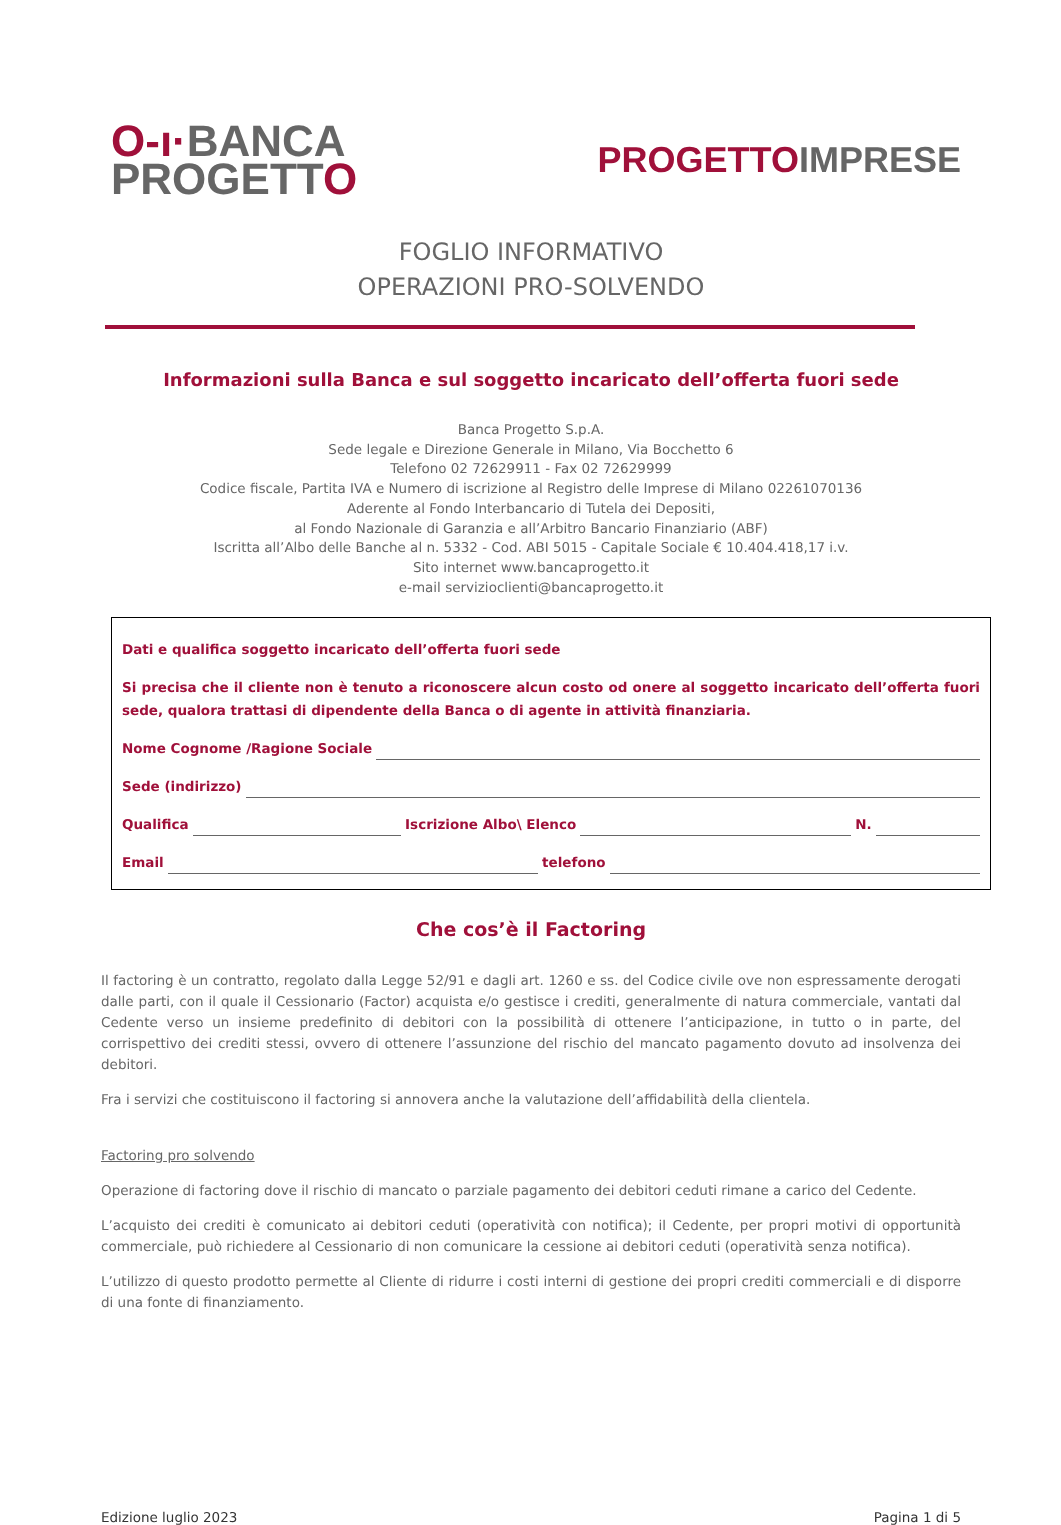O-ı·BANCA
PROGETTO
PROGETTOIMPRESE
FOGLIO INFORMATIVO
OPERAZIONI PRO-SOLVENDO
Informazioni sulla Banca e sul soggetto incaricato dell’offerta fuori sede
Banca Progetto S.p.A.
Sede legale e Direzione Generale in Milano, Via Bocchetto 6
Telefono 02 72629911 - Fax 02 72629999
Codice fiscale, Partita IVA e Numero di iscrizione al Registro delle Imprese di Milano 02261070136
Aderente al Fondo Interbancario di Tutela dei Depositi,
al Fondo Nazionale di Garanzia e all’Arbitro Bancario Finanziario (ABF)
Iscritta all’Albo delle Banche al n. 5332 - Cod. ABI 5015 - Capitale Sociale € 10.404.418,17 i.v.
Sito internet www.bancaprogetto.it
e-mail servizioclienti@bancaprogetto.it
Dati e qualifica soggetto incaricato dell’offerta fuori sede
Si precisa che il cliente non è tenuto a riconoscere alcun costo od onere al soggetto incaricato dell’offerta fuori sede, qualora trattasi di dipendente della Banca o di agente in attività finanziaria.
Nome Cognome /Ragione Sociale
Sede (indirizzo)
Qualifica Iscrizione Albo\ Elenco N.
Email telefono
Che cos’è il Factoring
Il factoring è un contratto, regolato dalla Legge 52/91 e dagli art. 1260 e ss. del Codice civile ove non espressamente derogati dalle parti, con il quale il Cessionario (Factor) acquista e/o gestisce i crediti, generalmente di natura commerciale, vantati dal Cedente verso un insieme predefinito di debitori con la possibilità di ottenere l’anticipazione, in tutto o in parte, del corrispettivo dei crediti stessi, ovvero di ottenere l’assunzione del rischio del mancato pagamento dovuto ad insolvenza dei debitori.
Fra i servizi che costituiscono il factoring si annovera anche la valutazione dell’affidabilità della clientela.
Factoring pro solvendo
Operazione di factoring dove il rischio di mancato o parziale pagamento dei debitori ceduti rimane a carico del Cedente.
L’acquisto dei crediti è comunicato ai debitori ceduti (operatività con notifica); il Cedente, per propri motivi di opportunità commerciale, può richiedere al Cessionario di non comunicare la cessione ai debitori ceduti (operatività senza notifica).
L’utilizzo di questo prodotto permette al Cliente di ridurre i costi interni di gestione dei propri crediti commerciali e di disporre di una fonte di finanziamento.
Edizione luglio 2023 Pagina 1 di 5